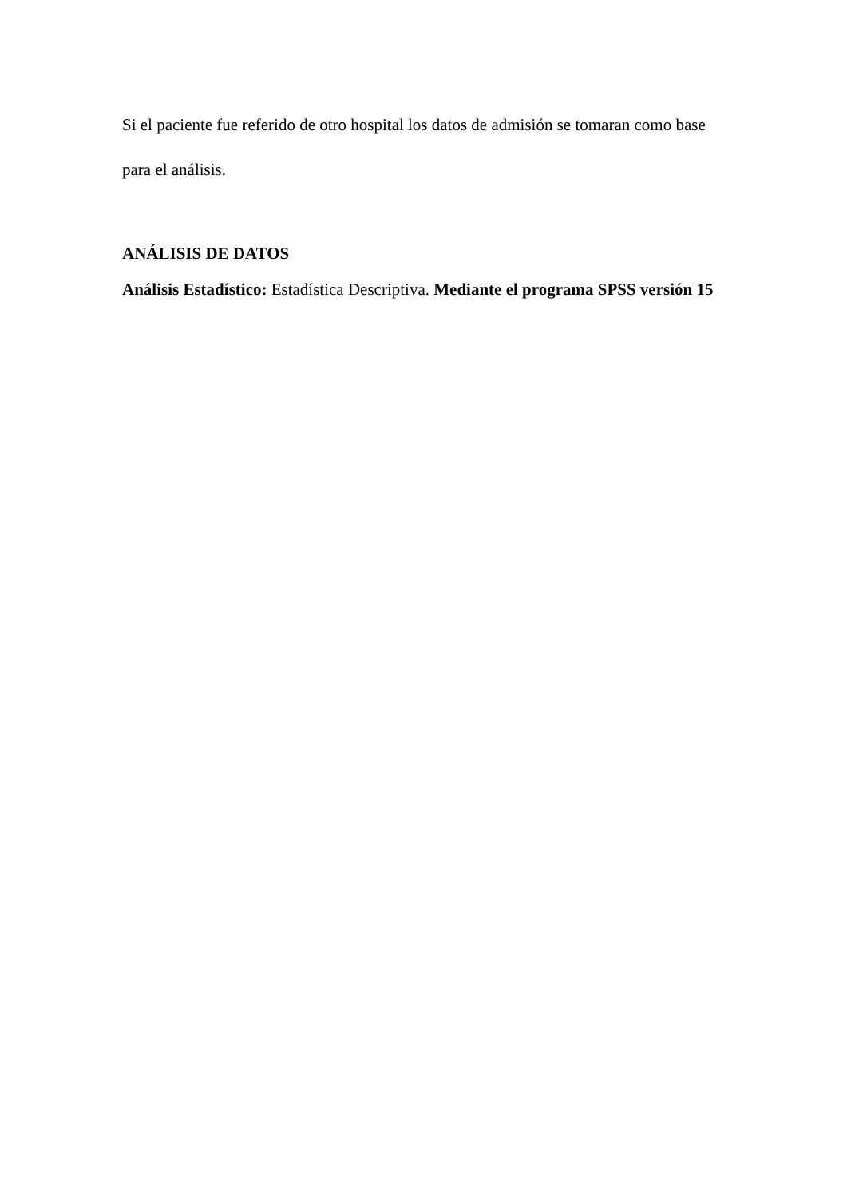Si el paciente fue referido de otro hospital los datos de admisión se tomaran como base para el análisis.
ANÁLISIS DE DATOS
Análisis Estadístico: Estadística Descriptiva. Mediante el programa SPSS versión 15